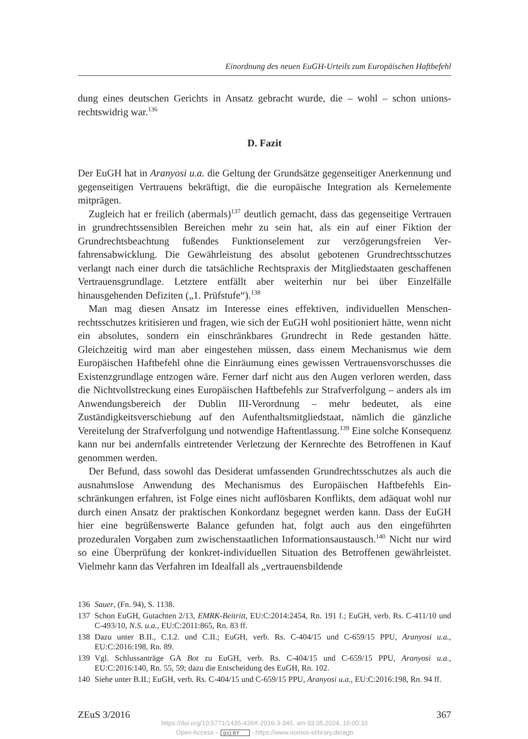Einordnung des neuen EuGH-Urteils zum Europäischen Haftbefehl
dung eines deutschen Gerichts in Ansatz gebracht wurde, die – wohl – schon unions­rechtswidrig war.<sup>136</sup>
D. Fazit
Der EuGH hat in Aranyosi u.a. die Geltung der Grundsätze gegenseitiger Anerken­nung und gegenseitigen Vertrauens bekräftigt, die die europäische Integration als Kernelemente mitprägen.
Zugleich hat er freilich (abermals)<sup>137</sup> deutlich gemacht, dass das gegenseitige Ver­trauen in grundrechtssensiblen Bereichen mehr zu sein hat, als ein auf einer Fiktion der Grundrechtsbeachtung fußendes Funktionselement zur verzögerungsfreien Ver­fahrensabwicklung. Die Gewährleistung des absolut gebotenen Grundrechtsschutzes verlangt nach einer durch die tatsächliche Rechtspraxis der Mitgliedstaaten geschaf­fenen Vertrauensgrundlage. Letztere entfällt aber weiterhin nur bei über Einzelfälle hinausgehenden Defiziten („1. Prüfstufe“).<sup>138</sup>
Man mag diesen Ansatz im Interesse eines effektiven, individuellen Menschen­rechtsschutzes kritisieren und fragen, wie sich der EuGH wohl positioniert hätte, wenn nicht ein absolutes, sondern ein einschränkbares Grundrecht in Rede gestanden hätte. Gleichzeitig wird man aber eingestehen müssen, dass einem Mechanismus wie dem Europäischen Haftbefehl ohne die Einräumung eines gewissen Vertrauensvor­schusses die Existenzgrundlage entzogen wäre. Ferner darf nicht aus den Augen ver­loren werden, dass die Nichtvollstreckung eines Europäischen Haftbefehls zur Straf­verfolgung – anders als im Anwendungsbereich der Dublin III-Verordnung – mehr bedeutet, als eine Zuständigkeitsverschiebung auf den Aufenthaltsmitgliedstaat, näm­lich die gänzliche Vereitelung der Strafverfolgung und notwendige Haftentlas­sung.<sup>139</sup> Eine solche Konsequenz kann nur bei andernfalls eintretender Verletzung der Kernrechte des Betroffenen in Kauf genommen werden.
Der Befund, dass sowohl das Desiderat umfassenden Grundrechtsschutzes als auch die ausnahmslose Anwendung des Mechanismus des Europäischen Haftbefehls Ein­schränkungen erfahren, ist Folge eines nicht auflösbaren Konflikts, dem adäquat wohl nur durch einen Ansatz der praktischen Konkordanz begegnet werden kann. Dass der EuGH hier eine begrüßenswerte Balance gefunden hat, folgt auch aus den eingeführ­ten prozeduralen Vorgaben zum zwischenstaatlichen Informationsaustausch.<sup>140</sup> Nicht nur wird so eine Überprüfung der konkret-individuellen Situation des Betrof­fenen gewährleistet. Vielmehr kann das Verfahren im Idealfall als „vertrauensbildende
136 Sauer, (Fn. 94), S. 1138.
137 Schon EuGH, Gutachten 2/13, EMRK-Beitritt, EU:C:2014:2454, Rn. 191 f.; EuGH, verb. Rs. C-411/10 und C-493/10, N.S. u.a., EU:C:2011:865, Rn. 83 ff.
138 Dazu unter B.II., C.I.2. und C.II.; EuGH, verb. Rs. C-404/15 und C-659/15 PPU, Aranyosi u.a., EU:C:2016:198, Rn. 89.
139 Vgl. Schlussanträge GA Bot zu EuGH, verb. Rs. C-404/15 und C-659/15 PPU, Aranyosi u.a., EU:C:2016:140, Rn. 55, 59; dazu die Entscheidung des EuGH, Rn. 102.
140 Siehe unter B.II.; EuGH, verb. Rs. C-404/15 und C-659/15 PPU, Aranyosi u.a., EU:C:2016:198, Rn. 94 ff.
ZEuS 3/2016 367
https://doi.org/10.5771/1435-439X-2016-3-345, am 03.05.2024, 16:00:33
Open Access – (cc) BY - https://www.nomos-elibrary.de/agb